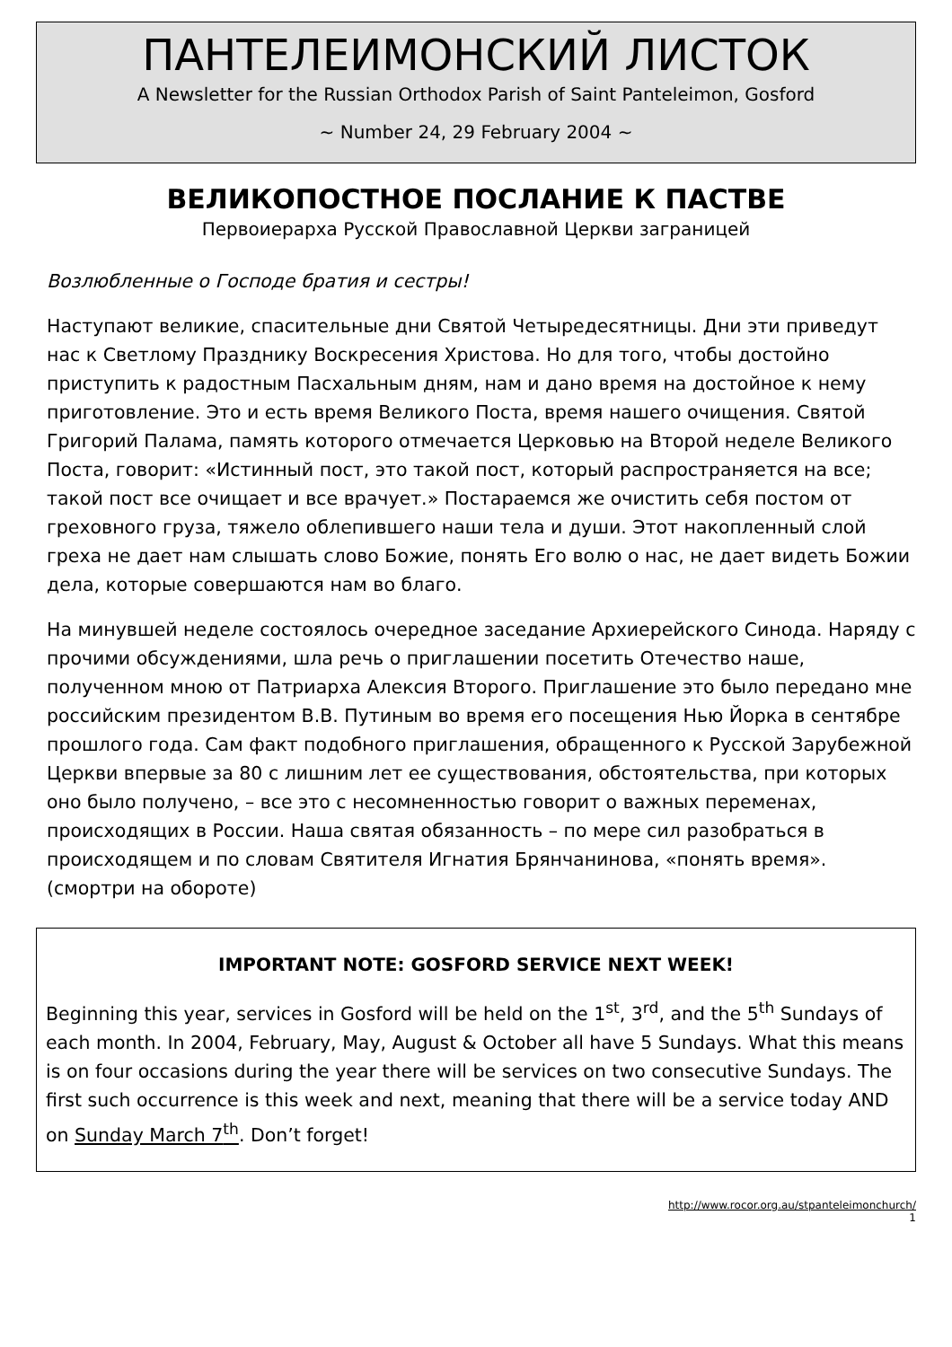ПАНТЕЛЕИМОНСКИЙ ЛИСТОК
A Newsletter for the Russian Orthodox Parish of Saint Panteleimon, Gosford
~ Number 24, 29 February 2004 ~
ВЕЛИКОПОСТНОЕ ПОСЛАНИЕ К ПАСТВЕ
Первоиерарха Русской Православной Церкви заграницей
Возлюбленные о Господе братия и сестры!
Наступают великие, спасительные дни Святой Четыредесятницы. Дни эти приведут нас к Светлому Празднику Воскресения Христова. Но для того, чтобы достойно приступить к радостным Пасхальным дням, нам и дано время на достойное к нему приготовление. Это и есть время Великого Поста, время нашего очищения. Святой Григорий Палама, память которого отмечается Церковью на Второй неделе Великого Поста, говорит: «Истинный пост, это такой пост, который распространяется на все; такой пост все очищает и все врачует.» Постараемся же очистить себя постом от греховного груза, тяжело облепившего наши тела и души. Этот накопленный слой греха не дает нам слышать слово Божие, понять Его волю о нас, не дает видеть Божии дела, которые совершаются нам во благо.
На минувшей неделе состоялось очередное заседание Архиерейского Синода. Наряду с прочими обсуждениями, шла речь о приглашении посетить Отечество наше, полученном мною от Патриарха Алексия Второго. Приглашение это было передано мне российским президентом В.В. Путиным во время его посещения Нью Йорка в сентябре прошлого года. Сам факт подобного приглашения, обращенного к Русской Зарубежной Церкви впервые за 80 с лишним лет ее существования, обстоятельства, при которых оно было получено, – все это с несомненностью говорит о важных переменах, происходящих в России. Наша святая обязанность – по мере сил разобраться в происходящем и по словам Святителя Игнатия Брянчанинова, «понять время». (смортри на обороте)
IMPORTANT NOTE: GOSFORD SERVICE NEXT WEEK!
Beginning this year, services in Gosford will be held on the 1<sup>st</sup>, 3<sup>rd</sup>, and the 5<sup>th</sup> Sundays of each month. In 2004, February, May, August & October all have 5 Sundays. What this means is on four occasions during the year there will be services on two consecutive Sundays. The first such occurrence is this week and next, meaning that there will be a service today AND on Sunday March 7<sup>th</sup>. Don’t forget!
http://www.rocor.org.au/stpanteleimonchurch/
1